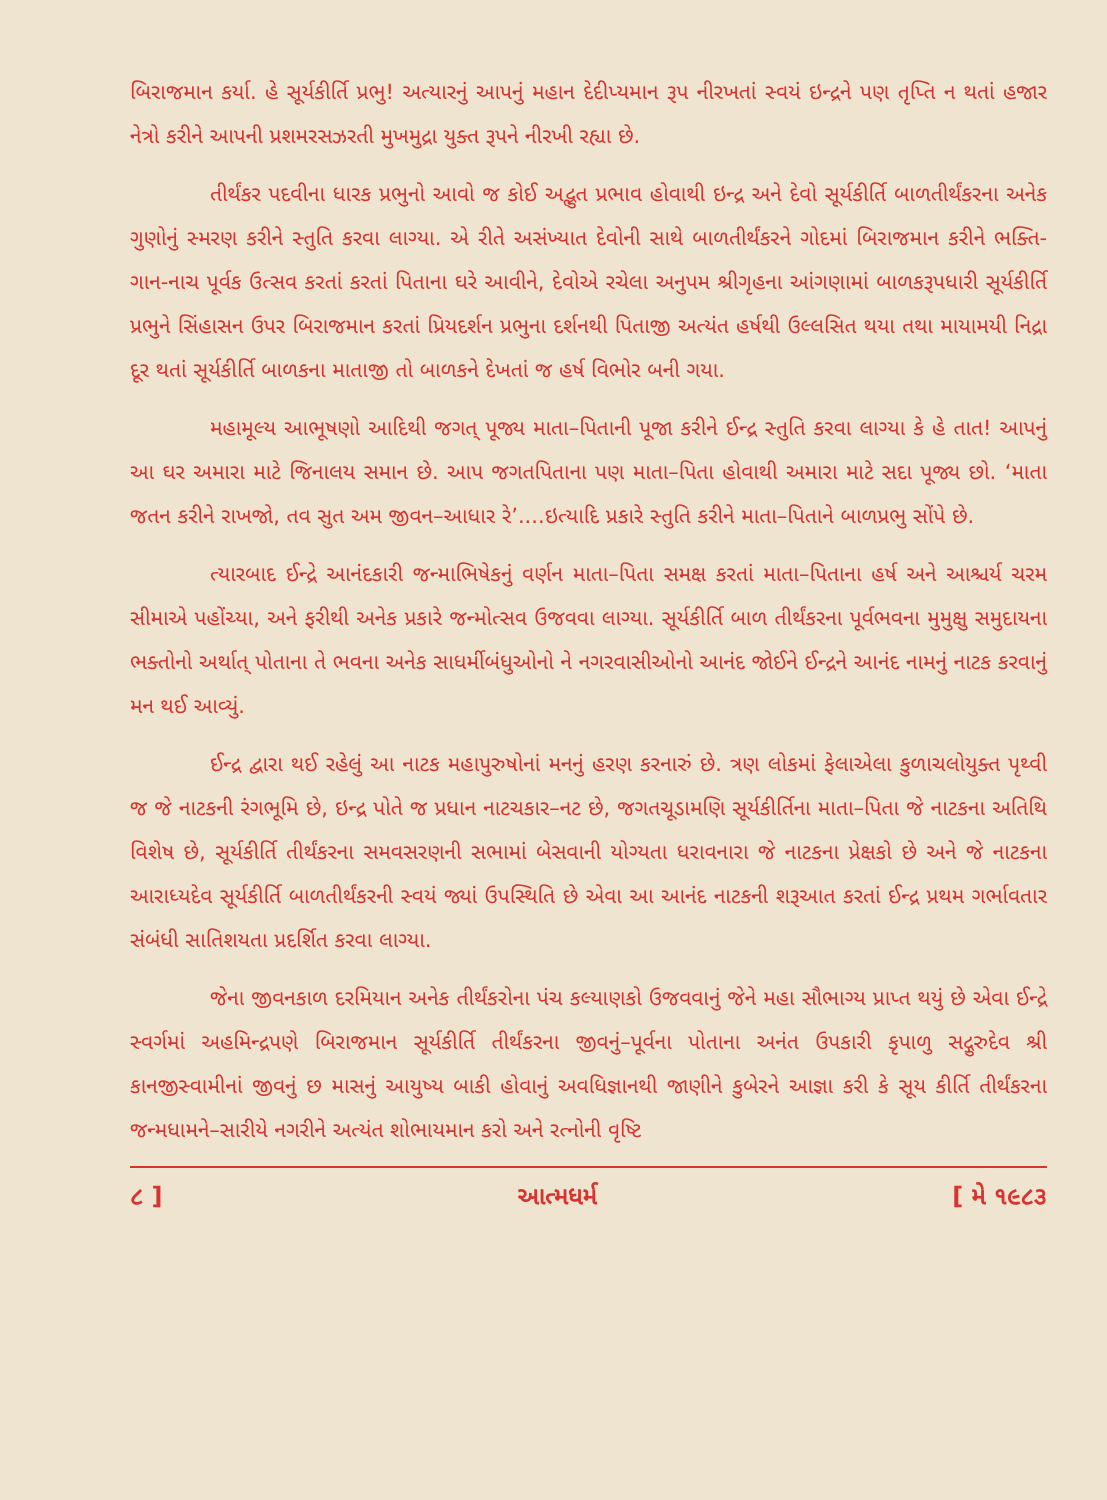બિરાજમાન કર્યા. હે સૂર્યકીર્તિ પ્રભુ! અત્યારનું આપનું મહાન દેદીપ્યમાન રૂપ નીરખતાં સ્વયં ઇન્દ્રને પણ તૃપ્તિ ન થતાં હજાર નેત્રો કરીને આપની પ્રશમરસઝરતી મુખમુદ્રા યુક્ત રૂપને નીરખી રહ્યા છે.
તીર્થંકર પદવીના ધારક પ્રભુનો આવો જ કોઈ અદ્ભુત પ્રભાવ હોવાથી ઇન્દ્ર અને દેવો સૂર્યકીર્તિ બાળતીર્થંકરના અનેક ગુણોનું સ્મરણ કરીને સ્તુતિ કરવા લાગ્યા. એ રીતે અસંખ્યાત દેવોની સાથે બાળતીર્થંકરને ગોદમાં બિરાજમાન કરીને ભક્તિ-ગાન-નાચ પૂર્વક ઉત્સવ કરતાં કરતાં પિતાના ઘરે આવીને, દેવોએ રચેલા અનુપમ શ્રીગૃહના આંગણામાં બાળકરૂપધારી સૂર્યકીર્તિ પ્રભુને સિંહાસન ઉપર બિરાજમાન કરતાં પ્રિયદર્શન પ્રભુના દર્શનથી પિતાજી અત્યંત હર્ષથી ઉલ્લસિત થયા તથા માયામયી નિદ્રા દૂર થતાં સૂર્યકીર્તિ બાળકના માતાજી તો બાળકને દેખતાં જ હર્ષ વિભોર બની ગયા.
મહામૂલ્ય આભૂષણો આદિથી જગત્ પૂજ્ય માતા–પિતાની પૂજા કરીને ઈન્દ્ર સ્તુતિ કરવા લાગ્યા કે હે તાત! આપનું આ ઘર અમારા માટે જિનાલય સમાન છે. આપ જગતપિતાના પણ માતા–પિતા હોવાથી અમારા માટે સદા પૂજ્ય છો. ‘માતા જતન કરીને રાખજો, તવ સુત અમ જીવન–આધાર રે’....ઇત્યાદિ પ્રકારે સ્તુતિ કરીને માતા–પિતાને બાળપ્રભુ સોંપે છે.
ત્યારબાદ ઈન્દ્રે આનંદકારી જન્માભિષેકનું વર્ણન માતા–પિતા સમક્ષ કરતાં માતા–પિતાના હર્ષ અને આશ્ચર્ય ચરમ સીમાએ પહોંચ્યા, અને ફરીથી અનેક પ્રકારે જન્મોત્સવ ઉજવવા લાગ્યા. સૂર્યકીર્તિ બાળ તીર્થંકરના પૂર્વભવના મુમુક્ષુ સમુદાયના ભક્તોનો અર્થાત્ પોતાના તે ભવના અનેક સાધર્મીબંધુઓનો ને નગરવાસીઓનો આનંદ જોઈને ઈન્દ્રને આનંદ નામનું નાટક કરવાનું મન થઈ આવ્યું.
ઈન્દ્ર દ્વારા થઈ રહેલું આ નાટક મહાપુરુષોનાં મનનું હરણ કરનારું છે. ત્રણ લોકમાં ફેલાએલા કુળાચલોયુક્ત પૃથ્વી જ જે નાટકની રંગભૂમિ છે, ઇન્દ્ર પોતે જ પ્રધાન નાટચકાર–નટ છે, જગતચૂડામણિ સૂર્યકીર્તિના માતા–પિતા જે નાટકના અતિથિ વિશેષ છે, સૂર્યકીર્તિ તીર્થંકરના સમવસરણની સભામાં બેસવાની યોગ્યતા ધરાવનારા જે નાટકના પ્રેક્ષકો છે અને જે નાટકના આરાધ્યદેવ સૂર્યકીર્તિ બાળતીર્થંકરની સ્વયં જ્યાં ઉપસ્થિતિ છે એવા આ આનંદ નાટકની શરૂઆત કરતાં ઈન્દ્ર પ્રથમ ગર્ભાવતાર સંબંધી સાતિશયતા પ્રદર્શિત કરવા લાગ્યા.
જેના જીવનકાળ દરમિયાન અનેક તીર્થંકરોના પંચ કલ્યાણકો ઉજવવાનું જેને મહા સૌભાગ્ય પ્રાપ્ત થયું છે એવા ઈન્દ્રે સ્વર્ગમાં અહમિન્દ્રપણે બિરાજમાન સૂર્યકીર્તિ તીર્થંકરના જીવનું–પૂર્વના પોતાના અનંત ઉપકારી કૃપાળુ સદ્ગુરુદેવ શ્રી કાનજીસ્વામીનાં જીવનું છ માસનું આયુષ્ય બાકી હોવાનું અવધિજ્ઞાનથી જાણીને કુબેરને આજ્ઞા કરી કે સૂય કીર્તિ તીર્થંકરના જન્મધામને–સારીયે નગરીને અત્યંત શોભાયમાન કરો અને રત્નોની વૃષ્ટિ
૮ ] આત્મધર્મ [ મે ૧૯૮૩